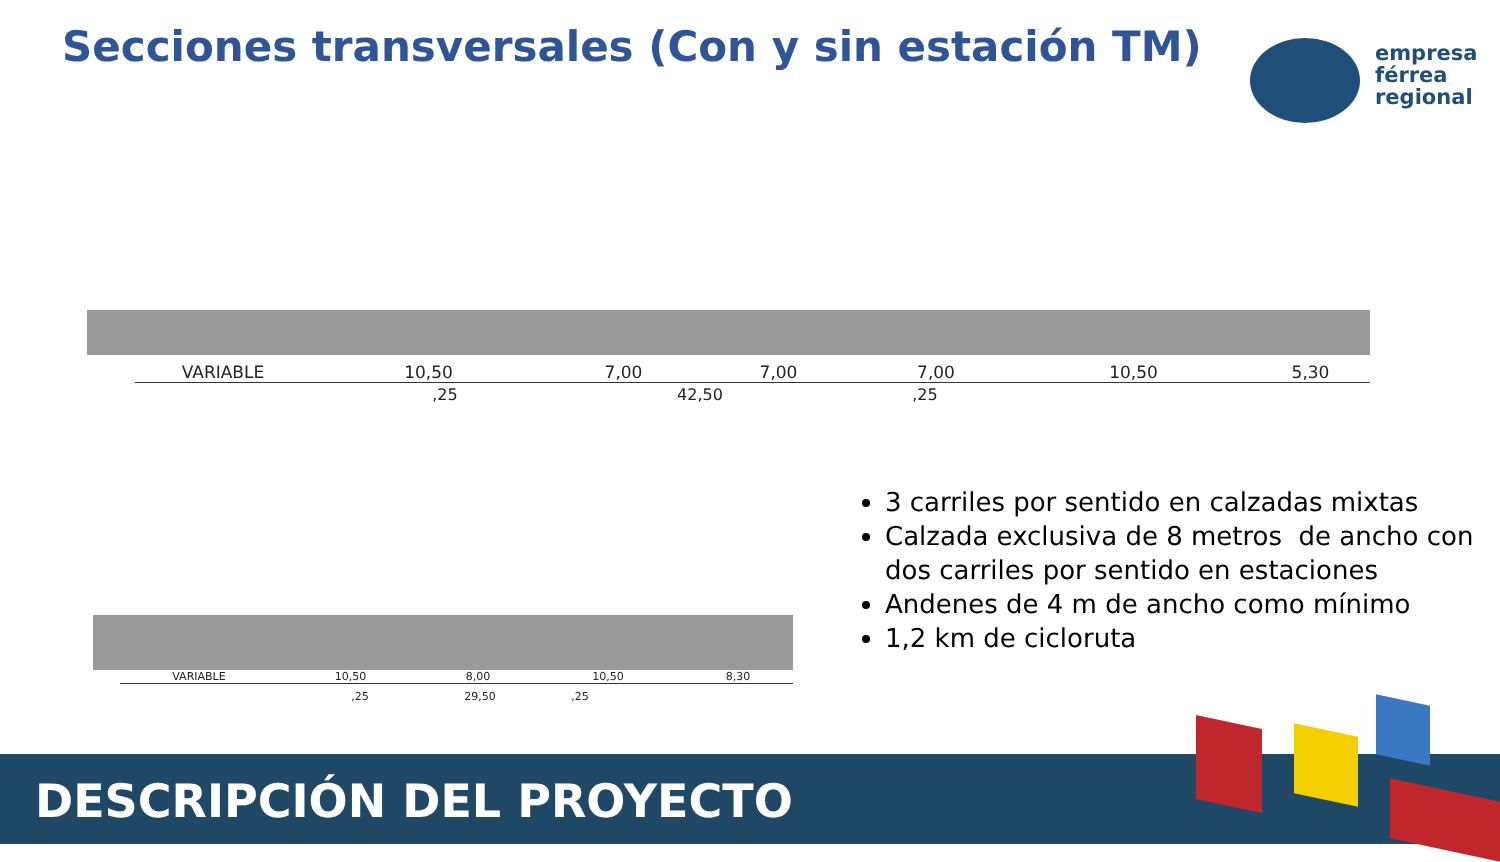Secciones transversales (Con y sin estación TM)
empresa
férrea
regional
VARIABLE 10,50 7,00 7,00 7,00 10,50 5,30
,25 42,50,25
VARIABLE 10,50 8,00 10,50 8,30
,25 29,50,25
3 carriles por sentido en calzadas mixtas
Calzada exclusiva de 8 metros de ancho con dos carriles por sentido en estaciones
Andenes de 4 m de ancho como mínimo
1,2 km de cicloruta
DESCRIPCIÓN DEL PROYECTO